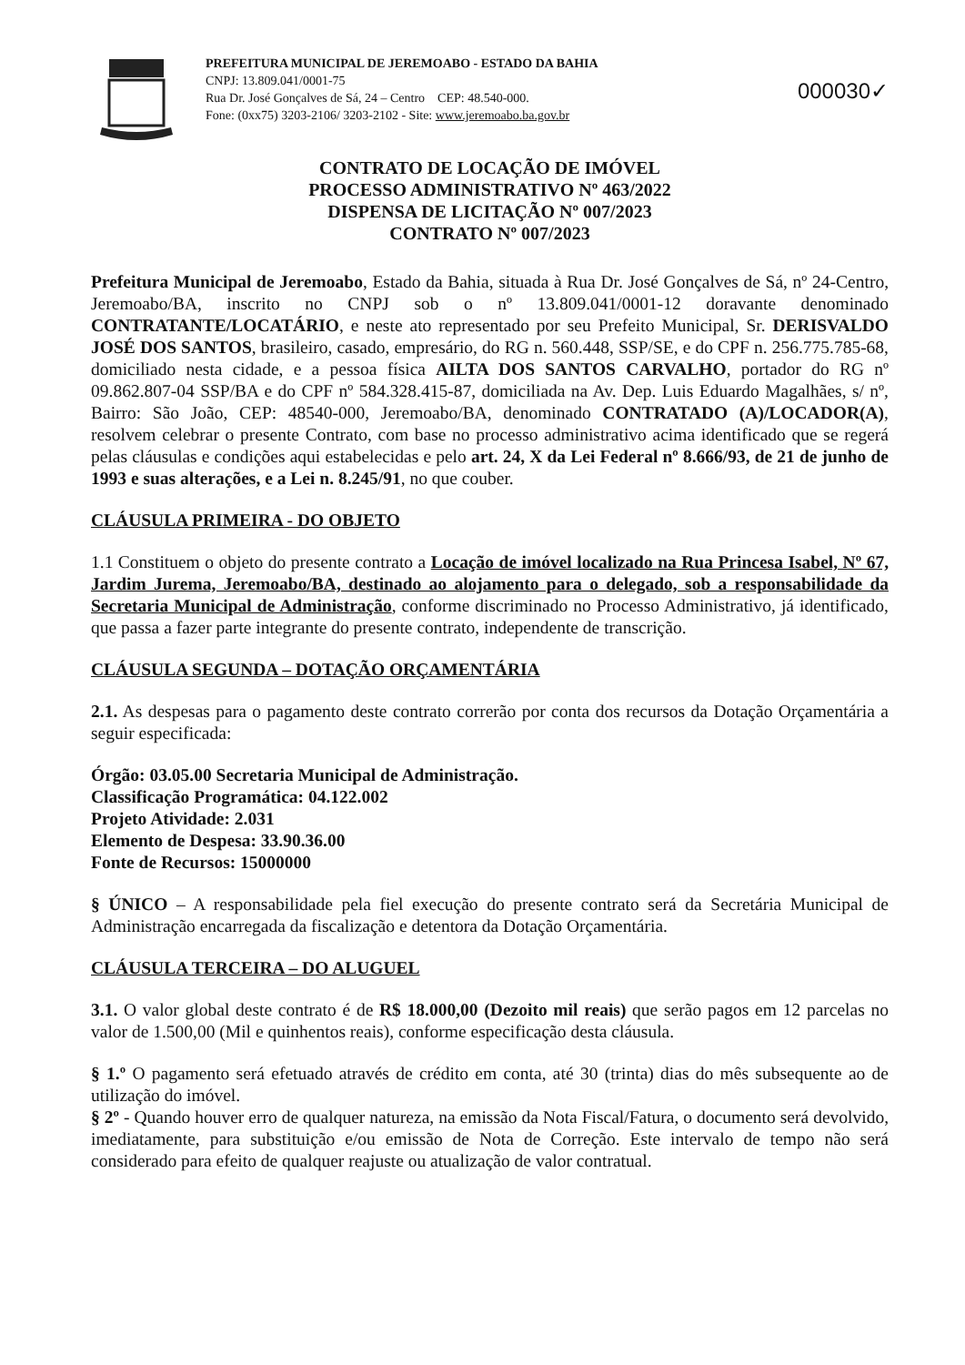PREFEITURA MUNICIPAL DE JEREMOABO - ESTADO DA BAHIA
CNPJ: 13.809.041/0001-75
Rua Dr. José Gonçalves de Sá, 24 – Centro CEP: 48.540-000.
Fone: (0xx75) 3203-2106/ 3203-2102 - Site: www.jeremoabo.ba.gov.br
000030✓
CONTRATO DE LOCAÇÃO DE IMÓVEL
PROCESSO ADMINISTRATIVO Nº 463/2022
DISPENSA DE LICITAÇÃO Nº 007/2023
CONTRATO Nº 007/2023
Prefeitura Municipal de Jeremoabo, Estado da Bahia, situada à Rua Dr. José Gonçalves de Sá, nº 24-Centro, Jeremoabo/BA, inscrito no CNPJ sob o nº 13.809.041/0001-12 doravante denominado CONTRATANTE/LOCATÁRIO, e neste ato representado por seu Prefeito Municipal, Sr. DERISVALDO JOSÉ DOS SANTOS, brasileiro, casado, empresário, do RG n. 560.448, SSP/SE, e do CPF n. 256.775.785-68, domiciliado nesta cidade, e a pessoa física AILTA DOS SANTOS CARVALHO, portador do RG nº 09.862.807-04 SSP/BA e do CPF nº 584.328.415-87, domiciliada na Av. Dep. Luis Eduardo Magalhães, s/ nº, Bairro: São João, CEP: 48540-000, Jeremoabo/BA, denominado CONTRATADO (A)/LOCADOR(A), resolvem celebrar o presente Contrato, com base no processo administrativo acima identificado que se regerá pelas cláusulas e condições aqui estabelecidas e pelo art. 24, X da Lei Federal nº 8.666/93, de 21 de junho de 1993 e suas alterações, e a Lei n. 8.245/91, no que couber.
CLÁUSULA PRIMEIRA - DO OBJETO
1.1 Constituem o objeto do presente contrato a Locação de imóvel localizado na Rua Princesa Isabel, Nº 67, Jardim Jurema, Jeremoabo/BA, destinado ao alojamento para o delegado, sob a responsabilidade da Secretaria Municipal de Administração, conforme discriminado no Processo Administrativo, já identificado, que passa a fazer parte integrante do presente contrato, independente de transcrição.
CLÁUSULA SEGUNDA – DOTAÇÃO ORÇAMENTÁRIA
2.1. As despesas para o pagamento deste contrato correrão por conta dos recursos da Dotação Orçamentária a seguir especificada:
Órgão: 03.05.00 Secretaria Municipal de Administração.
Classificação Programática: 04.122.002
Projeto Atividade: 2.031
Elemento de Despesa: 33.90.36.00
Fonte de Recursos: 15000000
§ ÚNICO – A responsabilidade pela fiel execução do presente contrato será da Secretária Municipal de Administração encarregada da fiscalização e detentora da Dotação Orçamentária.
CLÁUSULA TERCEIRA – DO ALUGUEL
3.1. O valor global deste contrato é de R$ 18.000,00 (Dezoito mil reais) que serão pagos em 12 parcelas no valor de 1.500,00 (Mil e quinhentos reais), conforme especificação desta cláusula.
§ 1.º O pagamento será efetuado através de crédito em conta, até 30 (trinta) dias do mês subsequente ao de utilização do imóvel.
§ 2º - Quando houver erro de qualquer natureza, na emissão da Nota Fiscal/Fatura, o documento será devolvido, imediatamente, para substituição e/ou emissão de Nota de Correção. Este intervalo de tempo não será considerado para efeito de qualquer reajuste ou atualização de valor contratual.